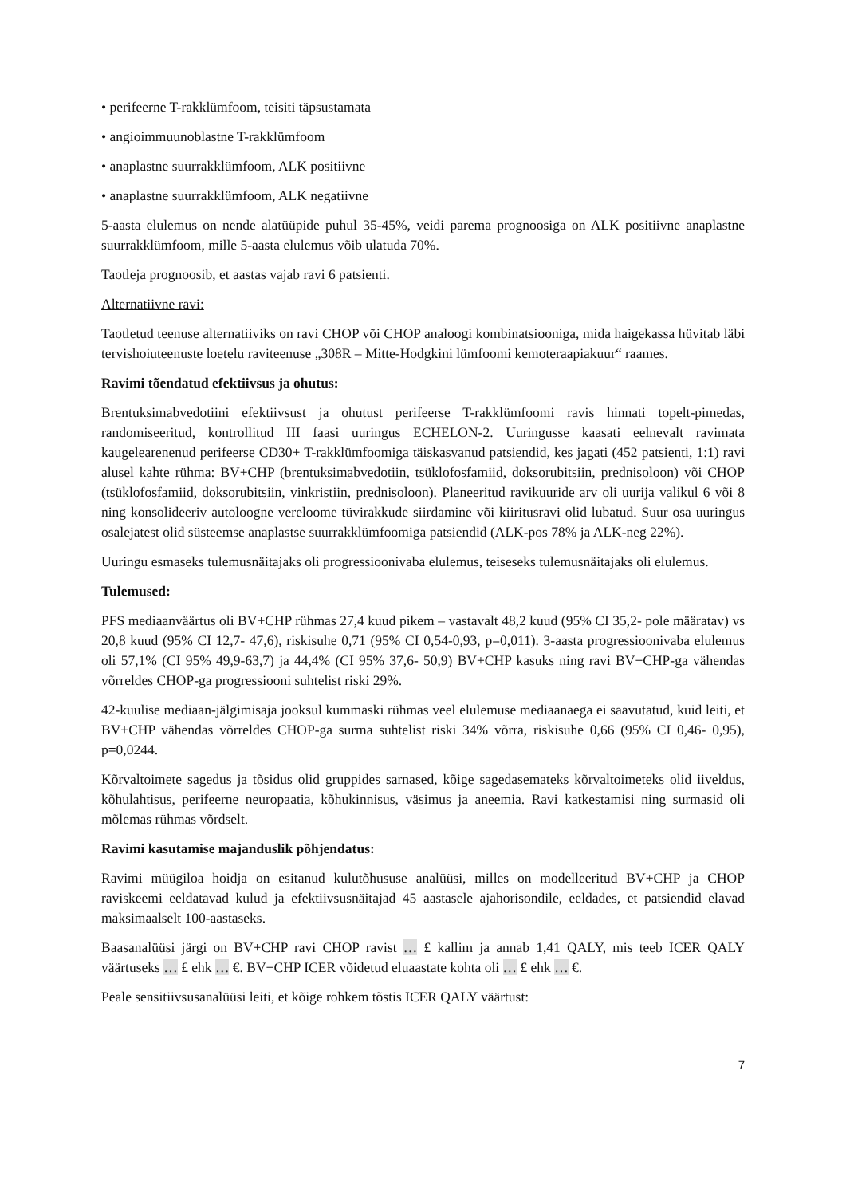• perifeerne T-rakklümfoom, teisiti täpsustamata
• angioimmuunoblastne T-rakklümfoom
• anaplastne suurrakklümfoom, ALK positiivne
• anaplastne suurrakklümfoom, ALK negatiivne
5-aasta elulemus on nende alatüüpide puhul 35-45%, veidi parema prognoosiga on ALK positiivne anaplastne suurrakklümfoom, mille 5-aasta elulemus võib ulatuda 70%.
Taotleja prognoosib, et aastas vajab ravi 6 patsienti.
Alternatiivne ravi:
Taotletud teenuse alternatiiviks on ravi CHOP või CHOP analoogi kombinatsiooniga, mida haigekassa hüvitab läbi tervishoiuteenuste loetelu raviteenuse „308R – Mitte-Hodgkini lümfoomi kemoteraapiakuur“ raames.
Ravimi tõendatud efektiivsus ja ohutus:
Brentuksimabvedotiini efektiivsust ja ohutust perifeerse T-rakklümfoomi ravis hinnati topelt-pimedas, randomiseeritud, kontrollitud III faasi uuringus ECHELON-2. Uuringusse kaasati eelnevalt ravimata kaugelearenenud perifeerse CD30+ T-rakklümfoomiga täiskasvanud patsiendid, kes jagati (452 patsienti, 1:1) ravi alusel kahte rühma: BV+CHP (brentuksimabvedotiin, tsüklofosfamiid, doksorubitsiin, prednisoloon) või CHOP (tsüklofosfamiid, doksorubitsiin, vinkristiin, prednisoloon). Planeeritud ravikuuride arv oli uurija valikul 6 või 8 ning konsolideeriv autoloogne vereloome tüvirakkude siirdamine või kiiritusravi olid lubatud. Suur osa uuringus osalejatest olid süsteemse anaplastse suurrakklümfoomiga patsiendid (ALK-pos 78% ja ALK-neg 22%).
Uuringu esmaseks tulemusnäitajaks oli progressioonivaba elulemus, teiseseks tulemusnäitajaks oli elulemus.
Tulemused:
PFS mediaanväärtus oli BV+CHP rühmas 27,4 kuud pikem – vastavalt 48,2 kuud (95% CI 35,2- pole määratav) vs 20,8 kuud (95% CI 12,7- 47,6), riskisuhe 0,71 (95% CI 0,54-0,93, p=0,011). 3-aasta progressioonivaba elulemus oli 57,1% (CI 95% 49,9-63,7) ja 44,4% (CI 95% 37,6- 50,9) BV+CHP kasuks ning ravi BV+CHP-ga vähendas võrreldes CHOP-ga progressiooni suhtelist riski 29%.
42-kuulise mediaan-jälgimisaja jooksul kummaski rühmas veel elulemuse mediaanaega ei saavutatud, kuid leiti, et BV+CHP vähendas võrreldes CHOP-ga surma suhtelist riski 34% võrra, riskisuhe 0,66 (95% CI 0,46- 0,95), p=0,0244.
Kõrvaltoimete sagedus ja tõsidus olid gruppides sarnased, kõige sagedasemateks kõrvaltoimeteks olid iiveldus, kõhulahtisus, perifeerne neuropaatia, kõhukinnisus, väsimus ja aneemia. Ravi katkestamisi ning surmasid oli mõlemas rühmas võrdselt.
Ravimi kasutamise majanduslik põhjendatus:
Ravimi müügiloa hoidja on esitanud kulutõhususe analüüsi, milles on modelleeritud BV+CHP ja CHOP raviskeemi eeldatavad kulud ja efektiivsusnäitajad 45 aastasele ajahorisondile, eeldades, et patsiendid elavad maksimaalselt 100-aastaseks.
Baasanalüüsi järgi on BV+CHP ravi CHOP ravist … £ kallim ja annab 1,41 QALY, mis teeb ICER QALY väärtuseks … £ ehk … €. BV+CHP ICER võidetud eluaastate kohta oli … £ ehk … €.
Peale sensitiivsusanalüüsi leiti, et kõige rohkem tõstis ICER QALY väärtust:
7